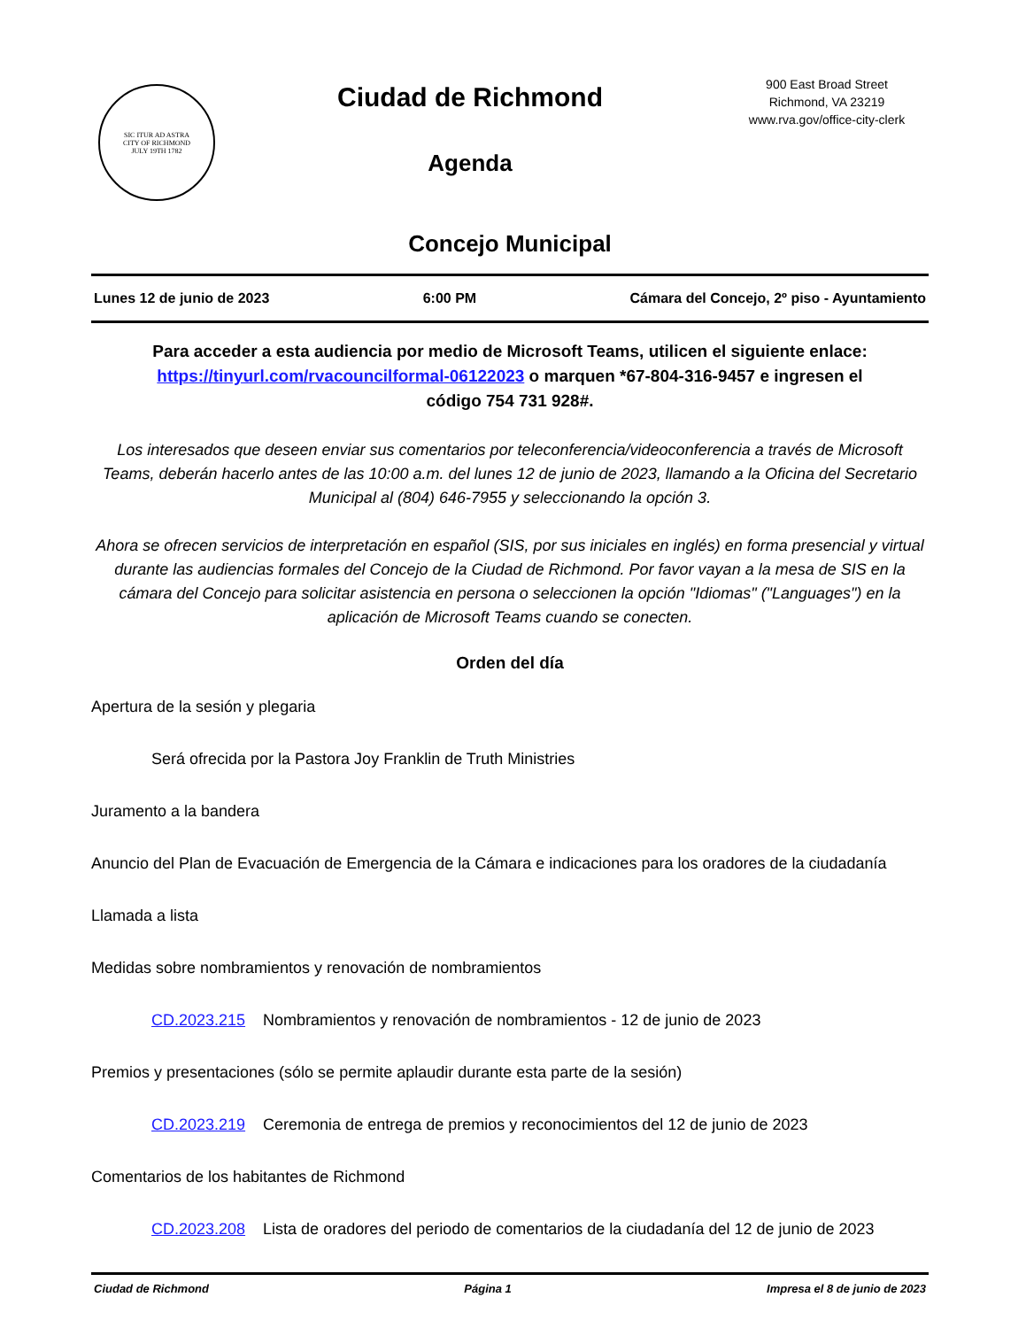SIC ITUR AD ASTRA
CITY OF RICHMOND
JULY 19TH 1782
Ciudad de Richmond
Agenda
900 East Broad Street
Richmond, VA 23219
www.rva.gov/office-city-clerk
Concejo Municipal
Lunes 12 de junio de 2023 6:00 PM Cámara del Concejo, 2º piso - Ayuntamiento
Para acceder a esta audiencia por medio de Microsoft Teams, utilicen el siguiente enlace:
https://tinyurl.com/rvacouncilformal-06122023 o marquen *67-804-316-9457 e ingresen el
código 754 731 928#.
Los interesados que deseen enviar sus comentarios por teleconferencia/videoconferencia a través de Microsoft Teams, deberán hacerlo antes de las 10:00 a.m. del lunes 12 de junio de 2023, llamando a la Oficina del Secretario Municipal al (804) 646-7955 y seleccionando la opción 3.
Ahora se ofrecen servicios de interpretación en español (SIS, por sus iniciales en inglés) en forma presencial y virtual durante las audiencias formales del Concejo de la Ciudad de Richmond. Por favor vayan a la mesa de SIS en la cámara del Concejo para solicitar asistencia en persona o seleccionen la opción "Idiomas" ("Languages") en la aplicación de Microsoft Teams cuando se conecten.
Orden del día
Apertura de la sesión y plegaria
Será ofrecida por la Pastora Joy Franklin de Truth Ministries
Juramento a la bandera
Anuncio del Plan de Evacuación de Emergencia de la Cámara e indicaciones para los oradores de la ciudadanía
Llamada a lista
Medidas sobre nombramientos y renovación de nombramientos
CD.2023.215 Nombramientos y renovación de nombramientos - 12 de junio de 2023
Premios y presentaciones (sólo se permite aplaudir durante esta parte de la sesión)
CD.2023.219 Ceremonia de entrega de premios y reconocimientos del 12 de junio de 2023
Comentarios de los habitantes de Richmond
CD.2023.208 Lista de oradores del periodo de comentarios de la ciudadanía del 12 de junio de 2023
Ciudad de Richmond Página 1 Impresa el 8 de junio de 2023